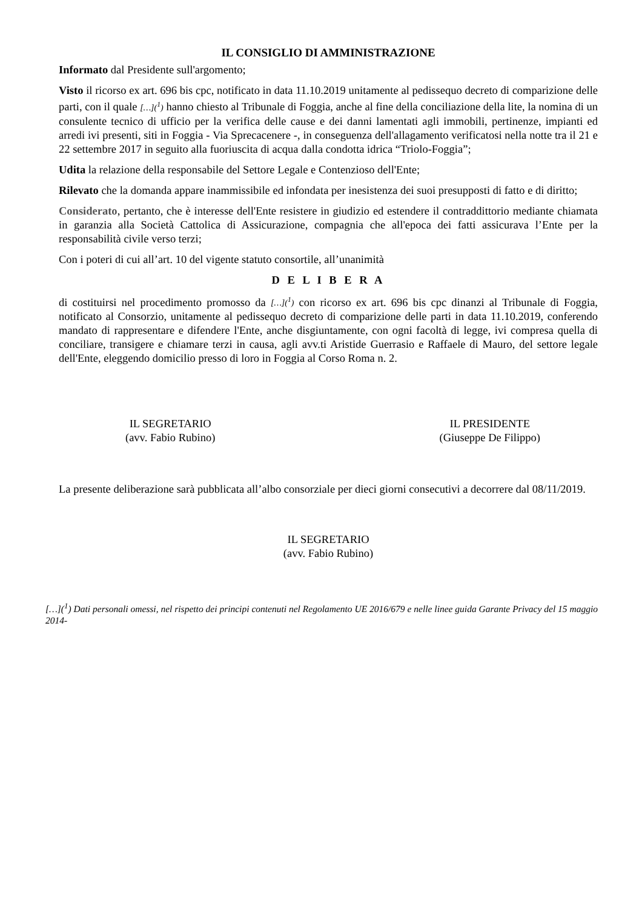IL CONSIGLIO DI AMMINISTRAZIONE
Informato dal Presidente sull'argomento;
Visto il ricorso ex art. 696 bis cpc, notificato in data 11.10.2019 unitamente al pedissequo decreto di comparizione delle parti, con il quale […](<sup>1</sup>) hanno chiesto al Tribunale di Foggia, anche al fine della conciliazione della lite, la nomina di un consulente tecnico di ufficio per la verifica delle cause e dei danni lamentati agli immobili, pertinenze, impianti ed arredi ivi presenti, siti in Foggia - Via Sprecacenere -, in conseguenza dell'allagamento verificatosi nella notte tra il 21 e 22 settembre 2017 in seguito alla fuoriuscita di acqua dalla condotta idrica “Triolo-Foggia”;
Udita la relazione della responsabile del Settore Legale e Contenzioso dell'Ente;
Rilevato che la domanda appare inammissibile ed infondata per inesistenza dei suoi presupposti di fatto e di diritto;
Considerato, pertanto, che è interesse dell'Ente resistere in giudizio ed estendere il contraddittorio mediante chiamata in garanzia alla Società Cattolica di Assicurazione, compagnia che all'epoca dei fatti assicurava l’Ente per la responsabilità civile verso terzi;
Con i poteri di cui all’art. 10 del vigente statuto consortile, all’unanimità
D E L I B E R A
di costituirsi nel procedimento promosso da […](<sup>1</sup>) con ricorso ex art. 696 bis cpc dinanzi al Tribunale di Foggia, notificato al Consorzio, unitamente al pedissequo decreto di comparizione delle parti in data 11.10.2019, conferendo mandato di rappresentare e difendere l'Ente, anche disgiuntamente, con ogni facoltà di legge, ivi compresa quella di conciliare, transigere e chiamare terzi in causa, agli avv.ti Aristide Guerrasio e Raffaele di Mauro, del settore legale dell'Ente, eleggendo domicilio presso di loro in Foggia al Corso Roma n. 2.
IL SEGRETARIO
(avv. Fabio Rubino)
IL PRESIDENTE
(Giuseppe De Filippo)
La presente deliberazione sarà pubblicata all’albo consorziale per dieci giorni consecutivi a decorrere dal 08/11/2019.
IL SEGRETARIO
(avv. Fabio Rubino)
[…](<sup>1</sup>) Dati personali omessi, nel rispetto dei principi contenuti nel Regolamento UE 2016/679 e nelle linee guida Garante Privacy del 15 maggio 2014-